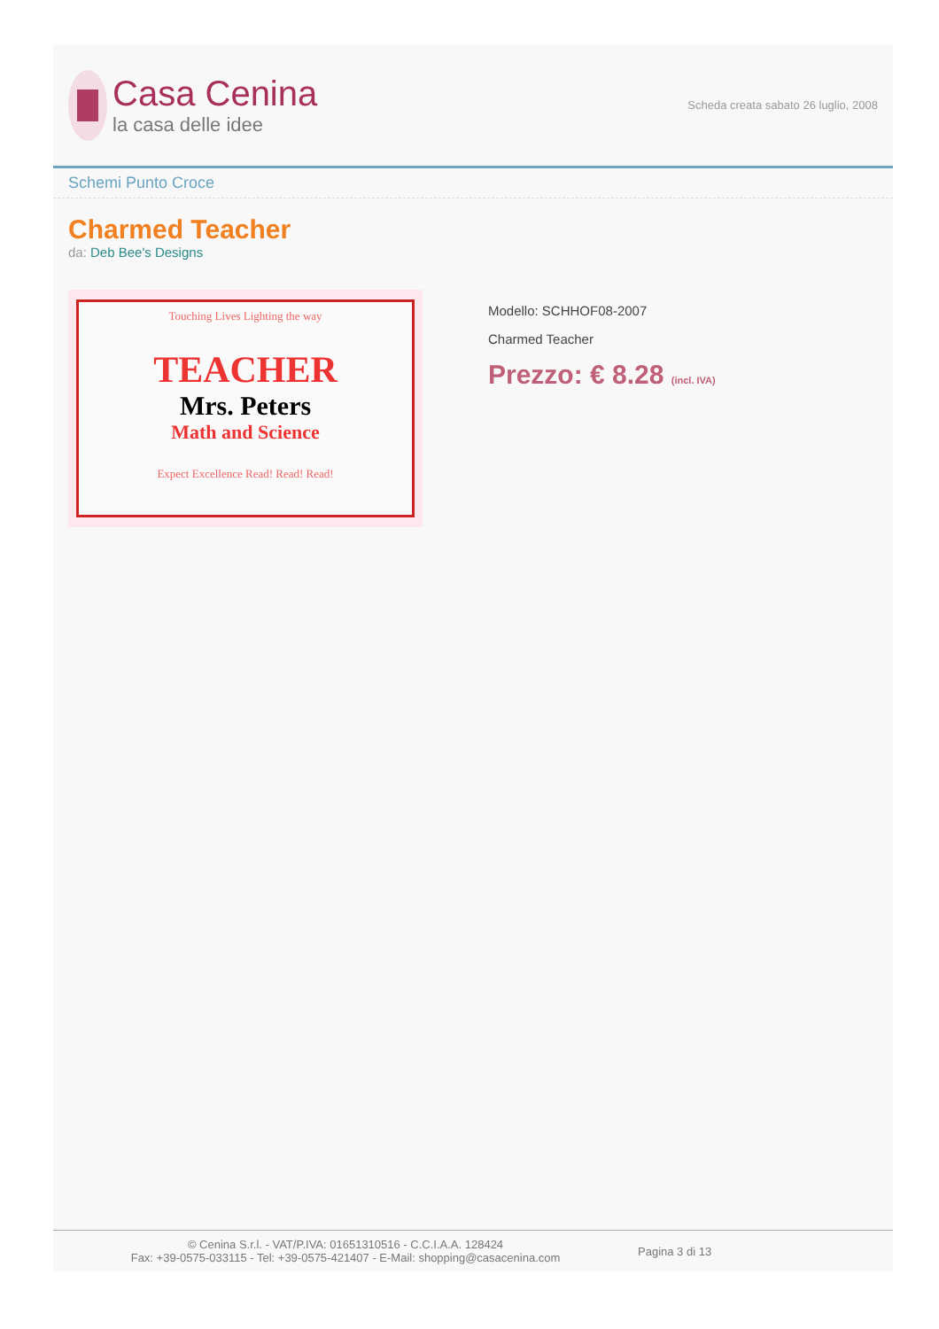Casa Cenina
la casa delle idee
Scheda creata sabato 26 luglio, 2008
Schemi Punto Croce
Charmed Teacher
da: Deb Bee's Designs
Touching Lives Lighting the way
TEACHER
Mrs. Peters
Math and Science
Expect Excellence Read! Read! Read!
Modello: SCHHOF08-2007
Charmed Teacher
Prezzo: € 8.28 (incl. IVA)
© Cenina S.r.l. - VAT/P.IVA: 01651310516 - C.C.I.A.A. 128424
Fax: +39-0575-033115 - Tel: +39-0575-421407 - E-Mail: shopping@casacenina.com
Pagina 3 di 13